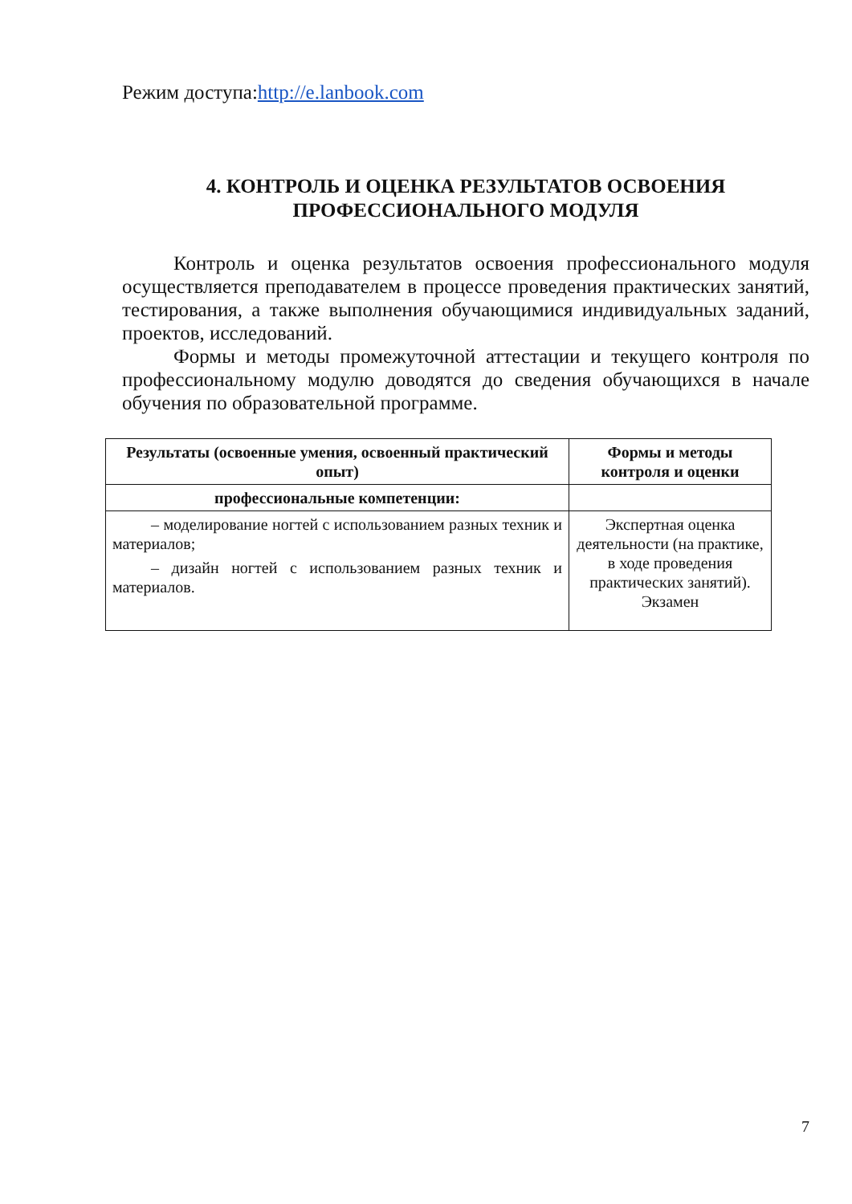Режим доступа:http://e.lanbook.com
4. КОНТРОЛЬ И ОЦЕНКА РЕЗУЛЬТАТОВ ОСВОЕНИЯ
ПРОФЕССИОНАЛЬНОГО МОДУЛЯ
Контроль и оценка результатов освоения профессионального модуля осуществляется преподавателем в процессе проведения практических занятий, тестирования, а также выполнения обучающимися индивидуальных заданий, проектов, исследований.
Формы и методы промежуточной аттестации и текущего контроля по профессиональному модулю доводятся до сведения обучающихся в начале обучения по образовательной программе.
| Результаты (освоенные умения, освоенный практический опыт) | Формы и методы контроля и оценки |
| --- | --- |
| профессиональные компетенции: | |
| – моделирование ногтей с использованием разных техник и материалов; – дизайн ногтей с использованием разных техник и материалов. | Экспертная оценка деятельности (на практике, в ходе проведения практических занятий). Экзамен |
7